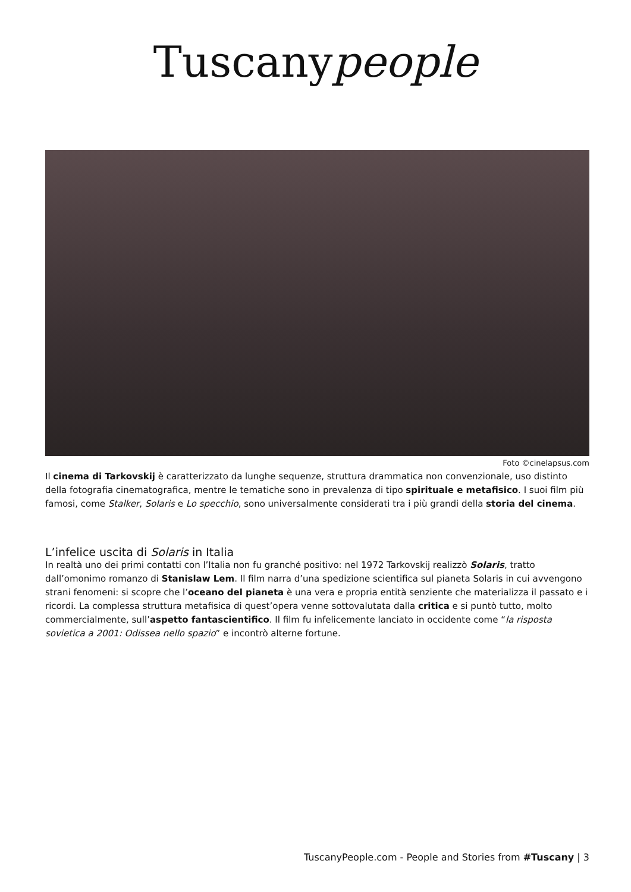Tuscanypeople
Foto ©cinelapsus.com
Il cinema di Tarkovskij è caratterizzato da lunghe sequenze, struttura drammatica non convenzionale, uso distinto della fotografia cinematografica, mentre le tematiche sono in prevalenza di tipo spirituale e metafisico. I suoi film più famosi, come Stalker, Solaris e Lo specchio, sono universalmente considerati tra i più grandi della storia del cinema.
L’infelice uscita di Solaris in Italia
In realtà uno dei primi contatti con l’Italia non fu granché positivo: nel 1972 Tarkovskij realizzò Solaris, tratto dall’omonimo romanzo di Stanislaw Lem. Il film narra d’una spedizione scientifica sul pianeta Solaris in cui avvengono strani fenomeni: si scopre che l’oceano del pianeta è una vera e propria entità senziente che materializza il passato e i ricordi. La complessa struttura metafisica di quest’opera venne sottovalutata dalla critica e si puntò tutto, molto commercialmente, sull’aspetto fantascientifico. Il film fu infelicemente lanciato in occidente come “la risposta sovietica a 2001: Odissea nello spazio” e incontrò alterne fortune.
TuscanyPeople.com - People and Stories from #Tuscany | 3